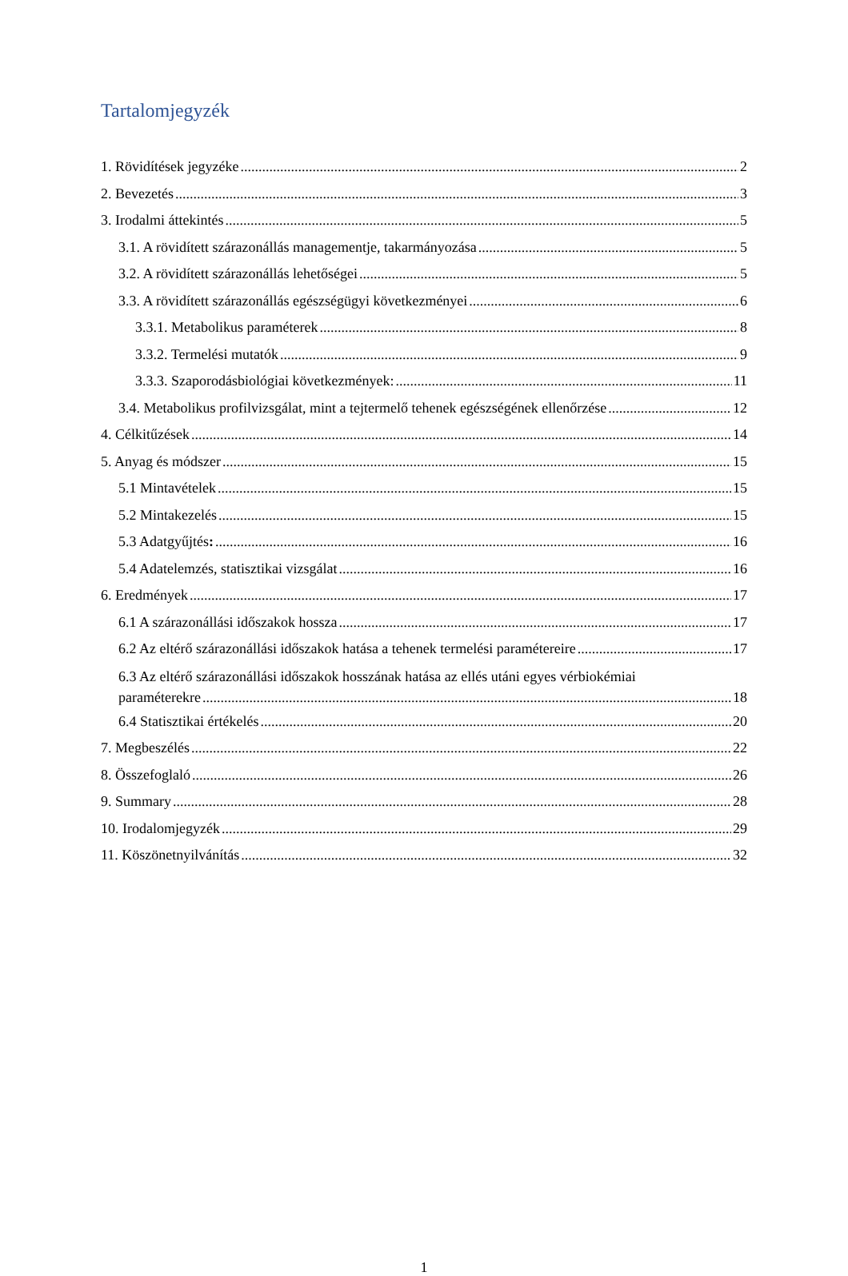Tartalomjegyzék
1. Rövidítések jegyzéke 2
2. Bevezetés 3
3. Irodalmi áttekintés 5
3.1. A rövidített szárazonállás managementje, takarmányozása 5
3.2. A rövidített szárazonállás lehetőségei 5
3.3. A rövidített szárazonállás egészségügyi következményei 6
3.3.1. Metabolikus paraméterek 8
3.3.2. Termelési mutatók 9
3.3.3. Szaporodásbiológiai következmények: 11
3.4. Metabolikus profilvizsgálat, mint a tejtermelő tehenek egészségének ellenőrzése 12
4. Célkitűzések 14
5. Anyag és módszer 15
5.1 Mintavételek 15
5.2 Mintakezelés 15
5.3 Adatgyűjtés: 16
5.4 Adatelemzés, statisztikai vizsgálat 16
6. Eredmények 17
6.1 A szárazonállási időszakok hossza 17
6.2 Az eltérő szárazonállási időszakok hatása a tehenek termelési paramétereire 17
6.3 Az eltérő szárazonállási időszakok hosszának hatása az ellés utáni egyes vérbiokémiai
paraméterekre 18
6.4 Statisztikai értékelés 20
7. Megbeszélés 22
8. Összefoglaló 26
9. Summary 28
10. Irodalomjegyzék 29
11. Köszönetnyilvánítás 32
1